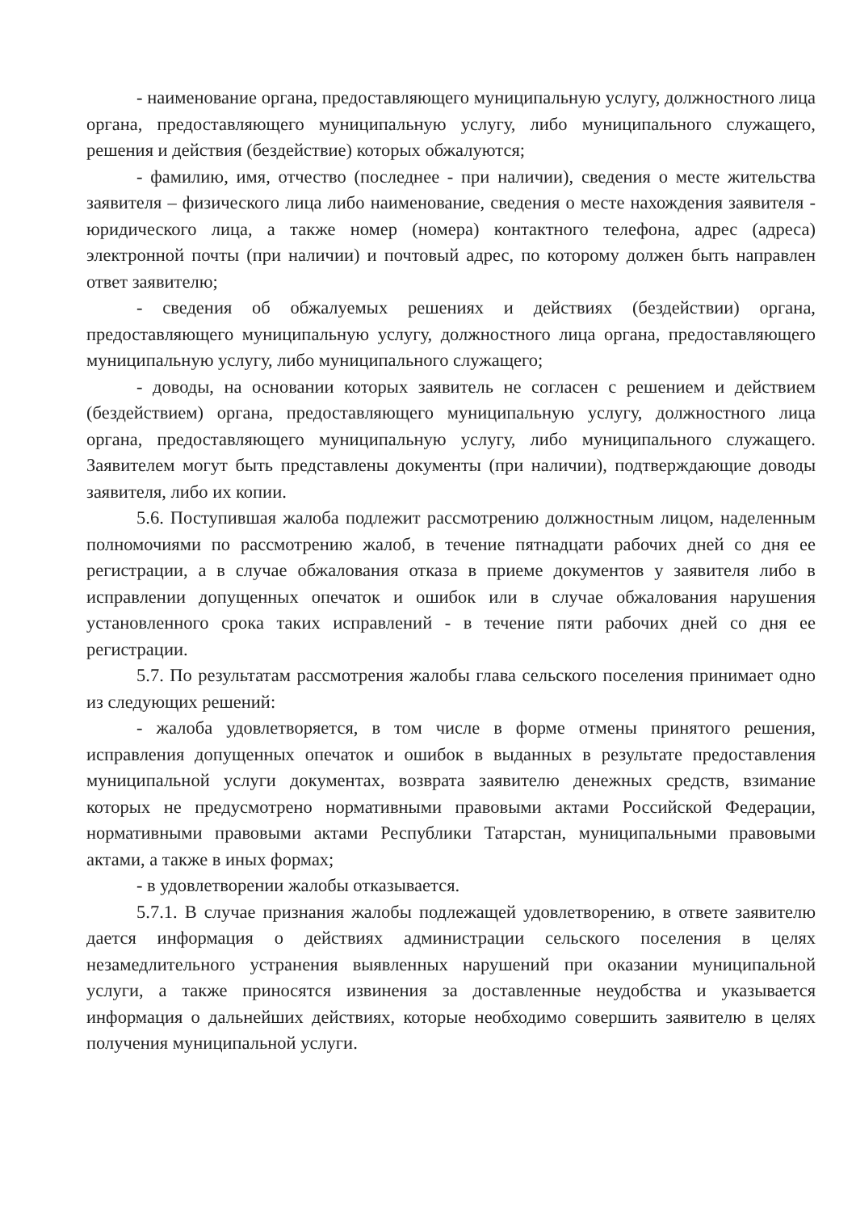- наименование органа, предоставляющего муниципальную услугу, должностного лица органа, предоставляющего муниципальную услугу, либо муниципального служащего, решения и действия (бездействие) которых обжалуются;
- фамилию, имя, отчество (последнее - при наличии), сведения о месте жительства заявителя – физического лица либо наименование, сведения о месте нахождения заявителя - юридического лица, а также номер (номера) контактного телефона, адрес (адреса) электронной почты (при наличии) и почтовый адрес, по которому должен быть направлен ответ заявителю;
- сведения об обжалуемых решениях и действиях (бездействии) органа, предоставляющего муниципальную услугу, должностного лица органа, предоставляющего муниципальную услугу, либо муниципального служащего;
- доводы, на основании которых заявитель не согласен с решением и действием (бездействием) органа, предоставляющего муниципальную услугу, должностного лица органа, предоставляющего муниципальную услугу, либо муниципального служащего. Заявителем могут быть представлены документы (при наличии), подтверждающие доводы заявителя, либо их копии.
5.6. Поступившая жалоба подлежит рассмотрению должностным лицом, наделенным полномочиями по рассмотрению жалоб, в течение пятнадцати рабочих дней со дня ее регистрации, а в случае обжалования отказа в приеме документов у заявителя либо в исправлении допущенных опечаток и ошибок или в случае обжалования нарушения установленного срока таких исправлений - в течение пяти рабочих дней со дня ее регистрации.
5.7. По результатам рассмотрения жалобы глава сельского поселения принимает одно из следующих решений:
- жалоба удовлетворяется, в том числе в форме отмены принятого решения, исправления допущенных опечаток и ошибок в выданных в результате предоставления муниципальной услуги документах, возврата заявителю денежных средств, взимание которых не предусмотрено нормативными правовыми актами Российской Федерации, нормативными правовыми актами Республики Татарстан, муниципальными правовыми актами, а также в иных формах;
- в удовлетворении жалобы отказывается.
5.7.1. В случае признания жалобы подлежащей удовлетворению, в ответе заявителю дается информация о действиях администрации сельского поселения в целях незамедлительного устранения выявленных нарушений при оказании муниципальной услуги, а также приносятся извинения за доставленные неудобства и указывается информация о дальнейших действиях, которые необходимо совершить заявителю в целях получения муниципальной услуги.